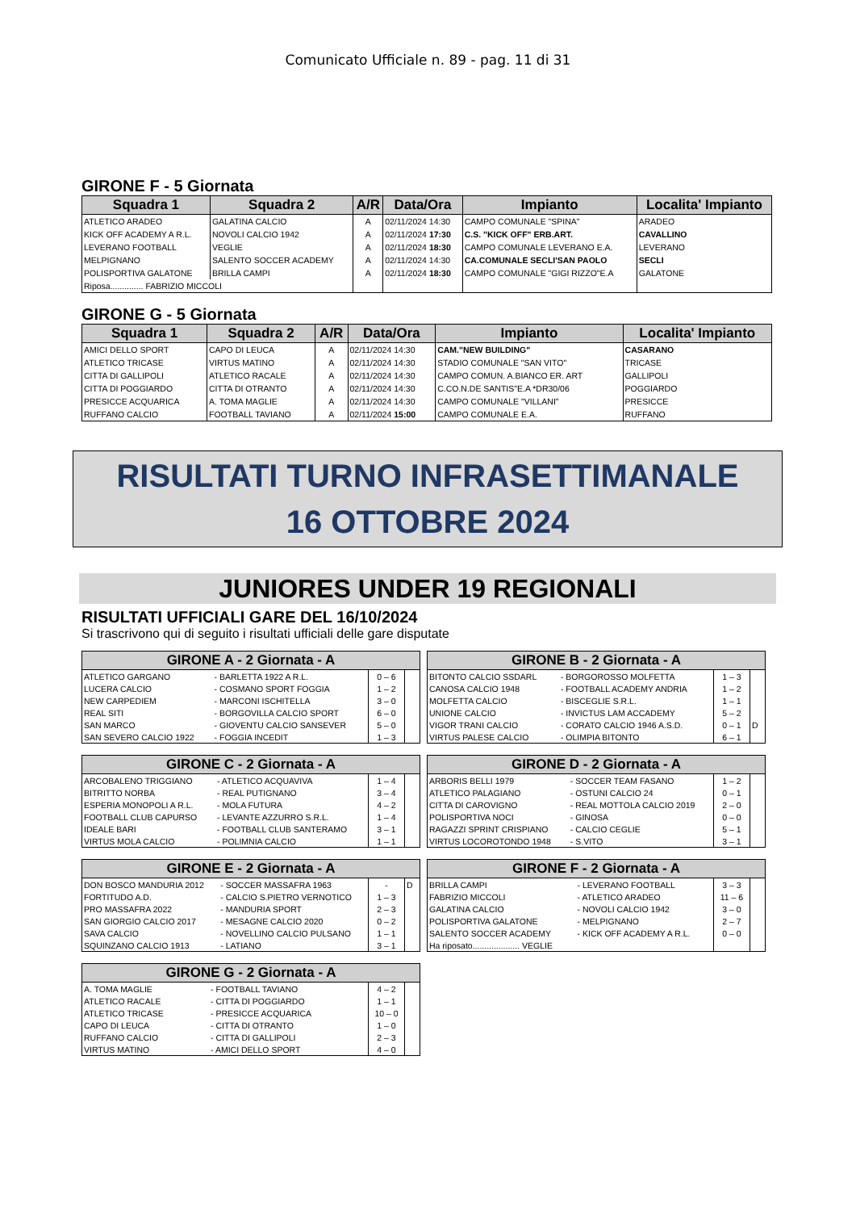Comunicato Ufficiale n. 89 - pag. 11 di 31
GIRONE F - 5 Giornata
| Squadra 1 | Squadra 2 | A/R | Data/Ora | Impianto | Localita' Impianto |
| --- | --- | --- | --- | --- | --- |
| ATLETICO ARADEO | GALATINA CALCIO | A | 02/11/2024 14:30 | CAMPO COMUNALE "SPINA" | ARADEO |
| KICK OFF ACADEMY A R.L. | NOVOLI CALCIO 1942 | A | 02/11/2024 17:30 | C.S. "KICK OFF" ERB.ART. | CAVALLINO |
| LEVERANO FOOTBALL | VEGLIE | A | 02/11/2024 18:30 | CAMPO COMUNALE LEVERANO E.A. | LEVERANO |
| MELPIGNANO | SALENTO SOCCER ACADEMY | A | 02/11/2024 14:30 | CA.COMUNALE SECLI'SAN PAOLO | SECLI |
| POLISPORTIVA GALATONE | BRILLA CAMPI | A | 02/11/2024 18:30 | CAMPO COMUNALE "GIGI RIZZO"E.A | GALATONE |
| Riposa.............. FABRIZIO MICCOLI | | | | | |
GIRONE G - 5 Giornata
| Squadra 1 | Squadra 2 | A/R | Data/Ora | Impianto | Localita' Impianto |
| --- | --- | --- | --- | --- | --- |
| AMICI DELLO SPORT | CAPO DI LEUCA | A | 02/11/2024 14:30 | CAM."NEW BUILDING" | CASARANO |
| ATLETICO TRICASE | VIRTUS MATINO | A | 02/11/2024 14:30 | STADIO COMUNALE "SAN VITO" | TRICASE |
| CITTA DI GALLIPOLI | ATLETICO RACALE | A | 02/11/2024 14:30 | CAMPO COMUN. A.BIANCO ER. ART | GALLIPOLI |
| CITTA DI POGGIARDO | CITTA DI OTRANTO | A | 02/11/2024 14:30 | C.CO.N.DE SANTIS"E.A *DR30/06 | POGGIARDO |
| PRESICCE ACQUARICA | A. TOMA MAGLIE | A | 02/11/2024 14:30 | CAMPO COMUNALE "VILLANI" | PRESICCE |
| RUFFANO CALCIO | FOOTBALL TAVIANO | A | 02/11/2024 15:00 | CAMPO COMUNALE E.A. | RUFFANO |
RISULTATI TURNO INFRASETTIMANALE
16 OTTOBRE 2024
JUNIORES UNDER 19 REGIONALI
RISULTATI UFFICIALI GARE DEL 16/10/2024
Si trascrivono qui di seguito i risultati ufficiali delle gare disputate
| GIRONE A - 2 Giornata - A | | | |
| --- | --- | --- | --- |
| ATLETICO GARGANO | - BARLETTA 1922 A R.L. | 0 – 6 | |
| LUCERA CALCIO | - COSMANO SPORT FOGGIA | 1 – 2 | |
| NEW CARPEDIEM | - MARCONI ISCHITELLA | 3 – 0 | |
| REAL SITI | - BORGOVILLA CALCIO SPORT | 6 – 0 | |
| SAN MARCO | - GIOVENTU CALCIO SANSEVER | 5 – 0 | |
| SAN SEVERO CALCIO 1922 | - FOGGIA INCEDIT | 1 – 3 | |
| GIRONE B - 2 Giornata - A | | | |
| --- | --- | --- | --- |
| BITONTO CALCIO SSDARL | - BORGOROSSO MOLFETTA | 1 – 3 | |
| CANOSA CALCIO 1948 | - FOOTBALL ACADEMY ANDRIA | 1 – 2 | |
| MOLFETTA CALCIO | - BISCEGLIE S.R.L. | 1 – 1 | |
| UNIONE CALCIO | - INVICTUS LAM ACCADEMY | 5 – 2 | |
| VIGOR TRANI CALCIO | - CORATO CALCIO 1946 A.S.D. | 0 – 1 | D |
| VIRTUS PALESE CALCIO | - OLIMPIA BITONTO | 6 – 1 | |
| GIRONE C - 2 Giornata - A | | | |
| --- | --- | --- | --- |
| ARCOBALENO TRIGGIANO | - ATLETICO ACQUAVIVA | 1 – 4 | |
| BITRITTO NORBA | - REAL PUTIGNANO | 3 – 4 | |
| ESPERIA MONOPOLI A R.L. | - MOLA FUTURA | 4 – 2 | |
| FOOTBALL CLUB CAPURSO | - LEVANTE AZZURRO S.R.L. | 1 – 4 | |
| IDEALE BARI | - FOOTBALL CLUB SANTERAMO | 3 – 1 | |
| VIRTUS MOLA CALCIO | - POLIMNIA CALCIO | 1 – 1 | |
| GIRONE D - 2 Giornata - A | | | |
| --- | --- | --- | --- |
| ARBORIS BELLI 1979 | - SOCCER TEAM FASANO | 1 – 2 | |
| ATLETICO PALAGIANO | - OSTUNI CALCIO 24 | 0 – 1 | |
| CITTA DI CAROVIGNO | - REAL MOTTOLA CALCIO 2019 | 2 – 0 | |
| POLISPORTIVA NOCI | - GINOSA | 0 – 0 | |
| RAGAZZI SPRINT CRISPIANO | - CALCIO CEGLIE | 5 – 1 | |
| VIRTUS LOCOROTONDO 1948 | - S.VITO | 3 – 1 | |
| GIRONE E - 2 Giornata - A | | | |
| --- | --- | --- | --- |
| DON BOSCO MANDURIA 2012 | - SOCCER MASSAFRA 1963 | - | D |
| FORTITUDO A.D. | - CALCIO S.PIETRO VERNOTICO | 1 – 3 | |
| PRO MASSAFRA 2022 | - MANDURIA SPORT | 2 – 3 | |
| SAN GIORGIO CALCIO 2017 | - MESAGNE CALCIO 2020 | 0 – 2 | |
| SAVA CALCIO | - NOVELLINO CALCIO PULSANO | 1 – 1 | |
| SQUINZANO CALCIO 1913 | - LATIANO | 3 – 1 | |
| GIRONE F - 2 Giornata - A | | | |
| --- | --- | --- | --- |
| BRILLA CAMPI | - LEVERANO FOOTBALL | 3 – 3 | |
| FABRIZIO MICCOLI | - ATLETICO ARADEO | 11 – 6 | |
| GALATINA CALCIO | - NOVOLI CALCIO 1942 | 3 – 0 | |
| POLISPORTIVA GALATONE | - MELPIGNANO | 2 – 7 | |
| SALENTO SOCCER ACADEMY | - KICK OFF ACADEMY A R.L. | 0 – 0 | |
| Ha riposato.................... VEGLIE | | | |
| GIRONE G - 2 Giornata - A | | | |
| --- | --- | --- | --- |
| A. TOMA MAGLIE | - FOOTBALL TAVIANO | 4 – 2 | |
| ATLETICO RACALE | - CITTA DI POGGIARDO | 1 – 1 | |
| ATLETICO TRICASE | - PRESICCE ACQUARICA | 10 – 0 | |
| CAPO DI LEUCA | - CITTA DI OTRANTO | 1 – 0 | |
| RUFFANO CALCIO | - CITTA DI GALLIPOLI | 2 – 3 | |
| VIRTUS MATINO | - AMICI DELLO SPORT | 4 – 0 | |